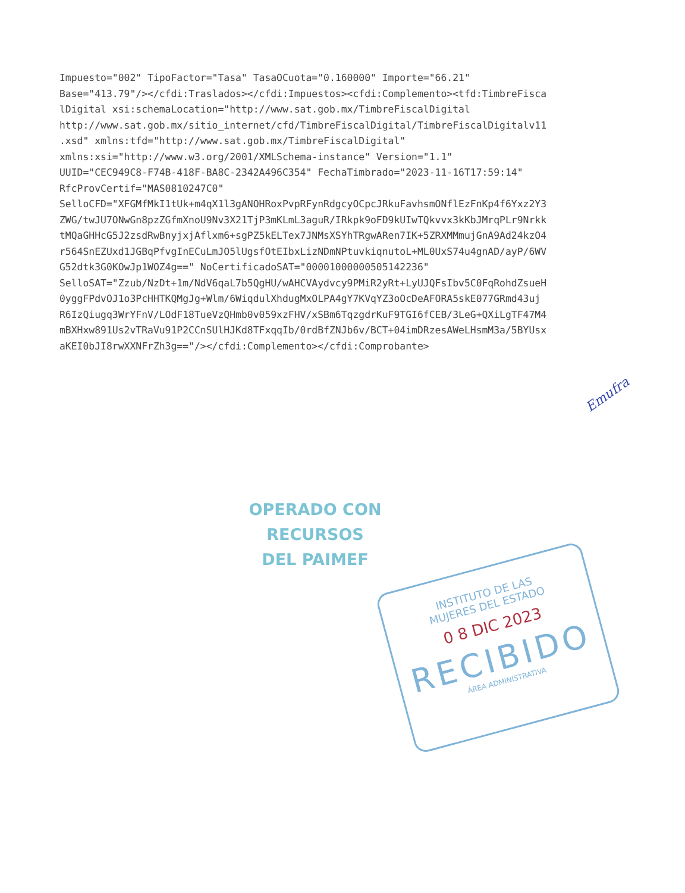Impuesto="002" TipoFactor="Tasa" TasaOCuota="0.160000" Importe="66.21" Base="413.79"/></cfdi:Traslados></cfdi:Impuestos><cfdi:Complemento><tfd:TimbreFisca lDigital xsi:schemaLocation="http://www.sat.gob.mx/TimbreFiscalDigital http://www.sat.gob.mx/sitio_internet/cfd/TimbreFiscalDigital/TimbreFiscalDigitalv11 .xsd" xmlns:tfd="http://www.sat.gob.mx/TimbreFiscalDigital" xmlns:xsi="http://www.w3.org/2001/XMLSchema-instance" Version="1.1" UUID="CEC949C8-F74B-418F-BA8C-2342A496C354" FechaTimbrado="2023-11-16T17:59:14" RfcProvCertif="MAS0810247C0" SelloCFD="XFGMfMkI1tUk+m4qX1l3gANOHRoxPvpRFynRdgcyOCpcJRkuFavhsmONflEzFnKp4f6Yxz2Y3 ZWG/twJU7ONwGn8pzZGfmXnoU9Nv3X21TjP3mKLmL3aguR/IRkpk9oFD9kUIwTQkvvx3kKbJMrqPLr9Nrkk tMQaGHHcG5J2zsdRwBnyjxjAflxm6+sgPZ5kELTex7JNMsXSYhTRgwARen7IK+5ZRXMMmujGnA9Ad24kzO4 r564SnEZUxd1JGBqPfvgInECuLmJO5lUgsfOtEIbxLizNDmNPtuvkiqnutoL+ML0UxS74u4gnAD/ayP/6WV G52dtk3G0KOwJp1WOZ4g==" NoCertificadoSAT="00001000000505142236" SelloSAT="Zzub/NzDt+1m/NdV6qaL7b5QgHU/wAHCVAydvcy9PMiR2yRt+LyUJQFsIbv5C0FqRohdZsueH 0yggFPdvOJ1o3PcHHTKQMgJg+Wlm/6WiqdulXhdugMxOLPA4gY7KVqYZ3oOcDeAFORA5skE077GRmd43uj R6IzQiugq3WrYFnV/LOdF18TueVzQHmb0v059xzFHV/xSBm6TqzgdrKuF9TGI6fCEB/3LeG+QXiLgTF47M4 mBXHxw891Us2vTRaVu91P2CCnSUlHJKd8TFxqqIb/0rdBfZNJb6v/BCT+04imDRzesAWeLHsmM3a/5BYUsx aKEI0bJI8rwXXNFrZh3g=="/></cfdi:Complemento></cfdi:Comprobante>
Emufra
OPERADO CON RECURSOS
DEL PAIMEF
INSTITUTO DE LAS
MUJERES DEL ESTADO
0 8 DIC 2023
RECIBIDO
ÁREA ADMINISTRATIVA